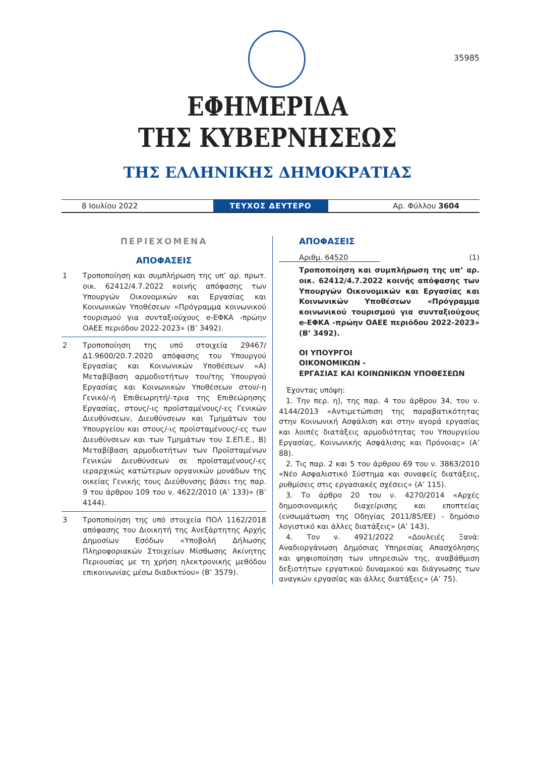35985
ΕΦΗΜΕΡΙΔΑ
ΤΗΣ ΚΥΒΕΡΝΗΣΕΩΣ
ΤΗΣ ΕΛΛΗΝΙΚΗΣ ΔΗΜΟΚΡΑΤΙΑΣ
8 Ιουλίου 2022
ΤΕΥΧΟΣ ΔΕΥΤΕΡΟ
Αρ. Φύλλου 3604
ΠΕΡΙΕΧΟΜΕΝΑ
ΑΠΟΦΑΣΕΙΣ
1 Τροποποίηση και συμπλήρωση της υπ’ αρ. πρωτ. οικ. 62412/4.7.2022 κοινής απόφασης των Υπουργών Οικονομικών και Εργασίας και Κοινωνικών Υποθέσεων «Πρόγραμμα κοινωνικού τουρισμού για συνταξιούχους e-ΕΦΚΑ -πρώην ΟΑΕΕ περιόδου 2022-2023» (Β’ 3492).
2 Τροποποίηση της υπό στοιχεία 29467/Δ1.9600/20.7.2020 απόφασης του Υπουργού Εργασίας και Κοινωνικών Υποθέσεων «Α) Μεταβίβαση αρμοδιοτήτων του/της Υπουργού Εργασίας και Κοινωνικών Υποθέσεων στον/-η Γενικό/-ή Επιθεωρητή/-τρια της Επιθεώρησης Εργασίας, στους/-ις προϊσταμένους/-ες Γενικών Διευθύνσεων, Διευθύνσεων και Τμημάτων του Υπουργείου και στους/-ις προϊσταμένους/-ες των Διευθύνσεων και των Τμημάτων του Σ.ΕΠ.Ε., Β) Μεταβίβαση αρμοδιοτήτων των Προϊσταμένων Γενικών Διευθύνσεων σε προϊσταμένους/-ες ιεραρχικώς κατώτερων οργανικών μονάδων της οικείας Γενικής τους Διεύθυνσης βάσει της παρ. 9 του άρθρου 109 του ν. 4622/2010 (Α’ 133)» (Β’ 4144).
3 Τροποποίηση της υπό στοιχεία ΠΟΛ 1162/2018 απόφασης του Διοικητή της Ανεξάρτητης Αρχής Δημοσίων Εσόδων «Υποβολή Δήλωσης Πληροφοριακών Στοιχείων Μίσθωσης Ακίνητης Περιουσίας με τη χρήση ηλεκτρονικής μεθόδου επικοινωνίας μέσω διαδικτύου» (Β’ 3579).
ΑΠΟΦΑΣΕΙΣ
Αριθμ. 64520 (1)
Τροποποίηση και συμπλήρωση της υπ’ αρ. οικ. 62412/4.7.2022 κοινής απόφασης των Υπουργών Οικονομικών και Εργασίας και Κοινωνικών Υποθέσεων «Πρόγραμμα κοινωνικού τουρισμού για συνταξιούχους e-ΕΦΚΑ -πρώην ΟΑΕΕ περιόδου 2022-2023» (Β’ 3492).
ΟΙ ΥΠΟΥΡΓΟΙ
ΟΙΚΟΝΟΜΙΚΩΝ -
ΕΡΓΑΣΙΑΣ ΚΑΙ ΚΟΙΝΩΝΙΚΩΝ ΥΠΟΘΕΣΕΩΝ
Έχοντας υπόψη:
1. Την περ. η), της παρ. 4 του άρθρου 34, του ν. 4144/2013 «Αντιμετώπιση της παραβατικότητας στην Κοινωνική Ασφάλιση και στην αγορά εργασίας και λοιπές διατάξεις αρμοδιότητας του Υπουργείου Εργασίας, Κοινωνικής Ασφάλισης και Πρόνοιας» (Α’ 88).
2. Τις παρ. 2 και 5 του άρθρου 69 του ν. 3863/2010 «Νέο Ασφαλιστικό Σύστημα και συναφείς διατάξεις, ρυθμίσεις στις εργασιακές σχέσεις» (Α’ 115).
3. Το άρθρο 20 του ν. 4270/2014 «Αρχές δημοσιονομικής διαχείρισης και εποπτείας (ενσωμάτωση της Οδηγίας 2011/85/ΕΕ) - δημόσιο λογιστικό και άλλες διατάξεις» (Α’ 143),
4. Τον ν. 4921/2022 «Δουλειές Ξανά: Αναδιοργάνωση Δημόσιας Υπηρεσίας Απασχόλησης και ψηφιοποίηση των υπηρεσιών της, αναβάθμιση δεξιοτήτων εργατικού δυναμικού και διάγνωσης των αναγκών εργασίας και άλλες διατάξεις» (Α’ 75).